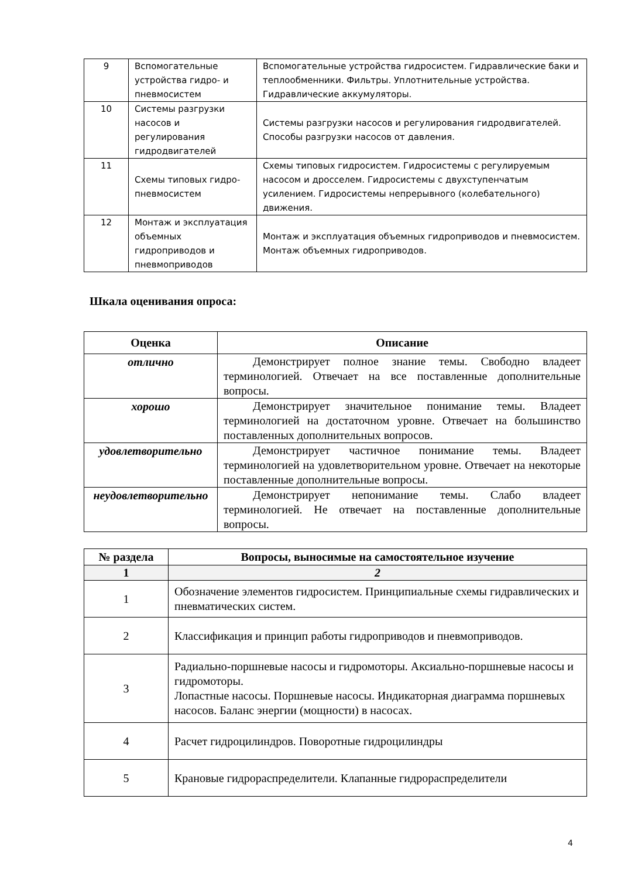| 9 | Вспомогательные устройства гидро- и пневмосистем | Вспомогательные устройства гидросистем. Гидравлические баки и теплообменники. Фильтры. Уплотнительные устройства. Гидравлические аккумуляторы. |
| 10 | Системы разгрузки насосов и регулирования гидродвигателей | Системы разгрузки насосов и регулирования гидродвигателей. Способы разгрузки насосов от давления. |
| 11 | Схемы типовых гидро-пневмосистем | Схемы типовых гидросистем. Гидросистемы с регулируемым насосом и дросселем. Гидросистемы с двухступенчатым усилением. Гидросистемы непрерывного (колебательного) движения. |
| 12 | Монтаж и эксплуатация объемных гидроприводов и пневмоприводов | Монтаж и эксплуатация объемных гидроприводов и пневмосистем. Монтаж объемных гидроприводов. |
Шкала оценивания опроса:
| Оценка | Описание |
| --- | --- |
| отлично | Демонстрирует полное знание темы. Свободно владеет терминологией. Отвечает на все поставленные дополнительные вопросы. |
| хорошо | Демонстрирует значительное понимание темы. Владеет терминологией на достаточном уровне. Отвечает на большинство поставленных дополнительных вопросов. |
| удовлетворительно | Демонстрирует частичное понимание темы. Владеет терминологией на удовлетворительном уровне. Отвечает на некоторые поставленные дополнительные вопросы. |
| неудовлетворительно | Демонстрирует непонимание темы. Слабо владеет терминологией. Не отвечает на поставленные дополнительные вопросы. |
| № раздела | Вопросы, выносимые на самостоятельное изучение |
| --- | --- |
| 1 | 2 |
| 1 | Обозначение элементов гидросистем. Принципиальные схемы гидравлических и пневматических систем. |
| 2 | Классификация и принцип работы гидроприводов и пневмоприводов. |
| 3 | Радиально-поршневые насосы и гидромоторы. Аксиально-поршневые насосы и гидромоторы. Лопастные насосы. Поршневые насосы. Индикаторная диаграмма поршневых насосов. Баланс энергии (мощности) в насосах. |
| 4 | Расчет гидроцилиндров. Поворотные гидроцилиндры |
| 5 | Крановые гидрораспределители. Клапанные гидрораспределители |
4